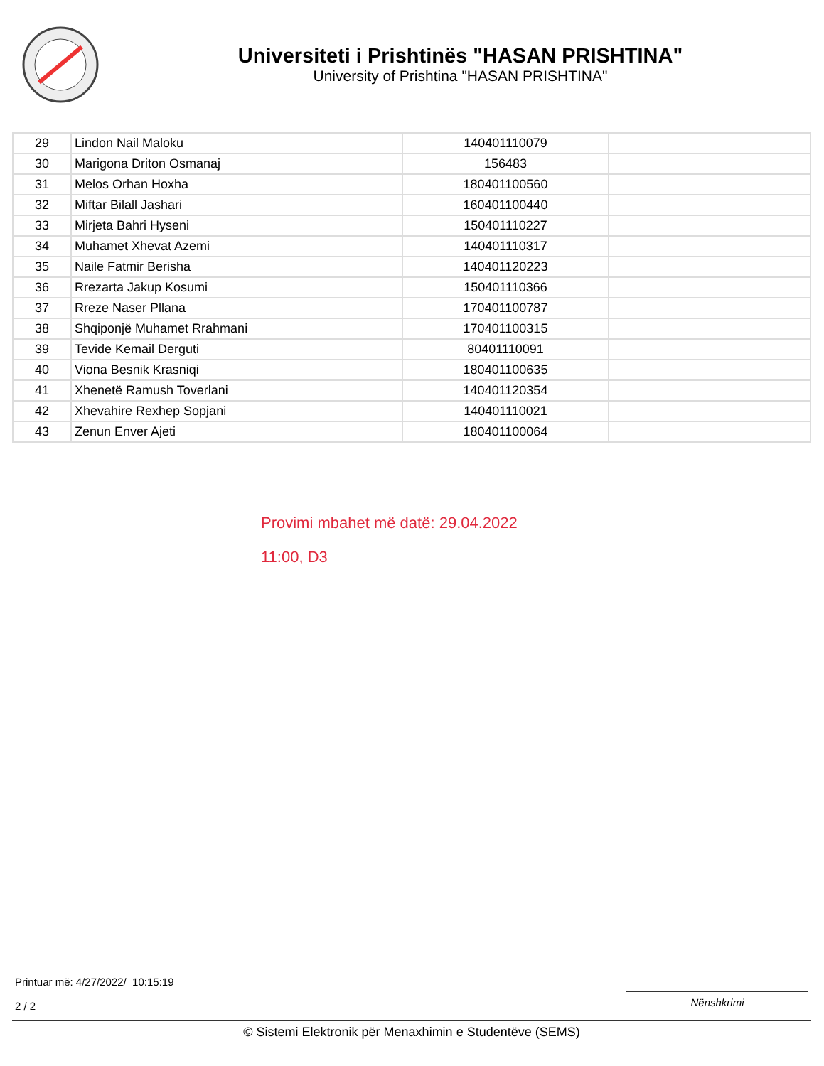Universiteti i Prishtinës "HASAN PRISHTINA"
University of Prishtina "HASAN PRISHTINA"
| 29 | Lindon Nail Maloku | 140401110079 | |
| 30 | Marigona Driton Osmanaj | 156483 | |
| 31 | Melos Orhan Hoxha | 180401100560 | |
| 32 | Miftar Bilall Jashari | 160401100440 | |
| 33 | Mirjeta Bahri Hyseni | 150401110227 | |
| 34 | Muhamet Xhevat Azemi | 140401110317 | |
| 35 | Naile Fatmir Berisha | 140401120223 | |
| 36 | Rrezarta Jakup Kosumi | 150401110366 | |
| 37 | Rreze Naser Pllana | 170401100787 | |
| 38 | Shqiponjë Muhamet Rrahmani | 170401100315 | |
| 39 | Tevide Kemail Derguti | 80401110091 | |
| 40 | Viona Besnik Krasniqi | 180401100635 | |
| 41 | Xhenetë Ramush Toverlani | 140401120354 | |
| 42 | Xhevahire Rexhep Sopjani | 140401110021 | |
| 43 | Zenun Enver Ajeti | 180401100064 | |
Provimi mbahet më datë: 29.04.2022
11:00, D3
Printuar më: 4/27/2022/ 10:15:19
2 / 2
Nënshkrimi
© Sistemi Elektronik për Menaxhimin e Studentëve (SEMS)